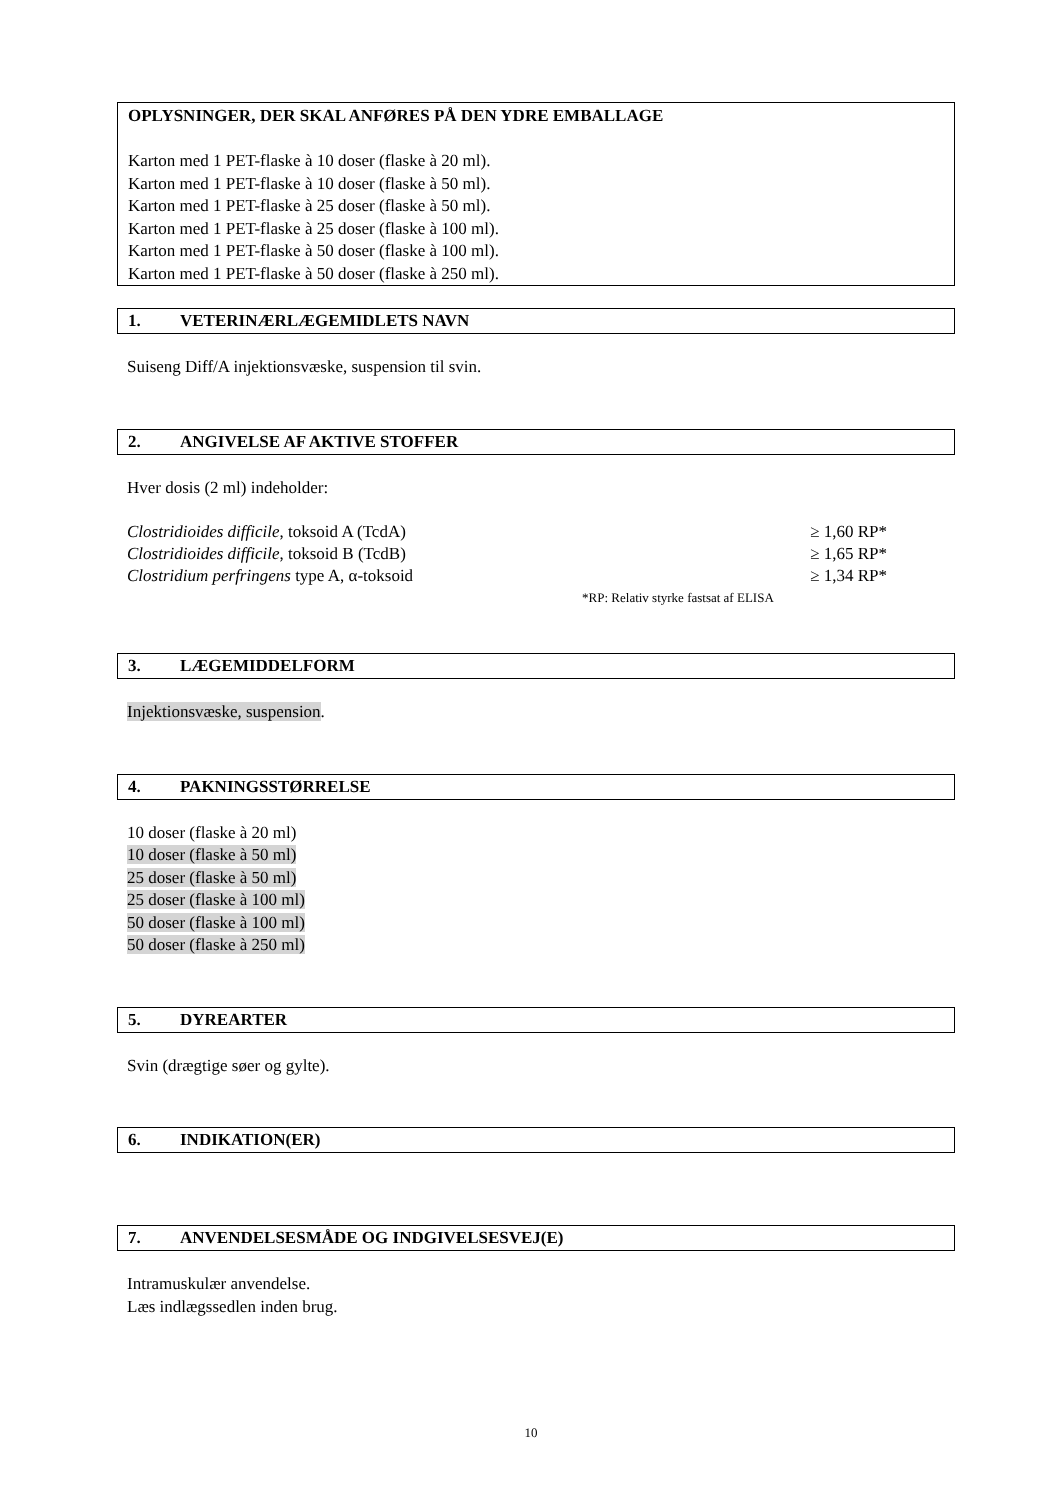OPLYSNINGER, DER SKAL ANFØRES PÅ DEN YDRE EMBALLAGE
Karton med 1 PET-flaske à 10 doser (flaske à 20 ml).
Karton med 1 PET-flaske à 10 doser (flaske à 50 ml).
Karton med 1 PET-flaske à 25 doser (flaske à 50 ml).
Karton med 1 PET-flaske à 25 doser (flaske à 100 ml).
Karton med 1 PET-flaske à 50 doser (flaske à 100 ml).
Karton med 1 PET-flaske à 50 doser (flaske à 250 ml).
1. VETERINÆRLÆGEMIDLETS NAVN
Suiseng Diff/A injektionsvæske, suspension til svin.
2. ANGIVELSE AF AKTIVE STOFFER
Hver dosis (2 ml) indeholder:
| Clostridioides difficile , toksoid A (TcdA) | ≥ 1,60 RP* |
| Clostridioides difficile , toksoid B (TcdB) | ≥ 1,65 RP* |
| Clostridium perfringens type A, α-toksoid | ≥ 1,34 RP* |
| | *RP: Relativ styrke fastsat af ELISA |
3. LÆGEMIDDELFORM
Injektionsvæske, suspension.
4. PAKNINGSSTØRRELSE
10 doser (flaske à 20 ml)
10 doser (flaske à 50 ml)
25 doser (flaske à 50 ml)
25 doser (flaske à 100 ml)
50 doser (flaske à 100 ml)
50 doser (flaske à 250 ml)
5. DYREARTER
Svin (drægtige søer og gylte).
6. INDIKATION(ER)
7. ANVENDELSESMÅDE OG INDGIVELSESVEJ(E)
Intramuskulær anvendelse.
Læs indlægssedlen inden brug.
10